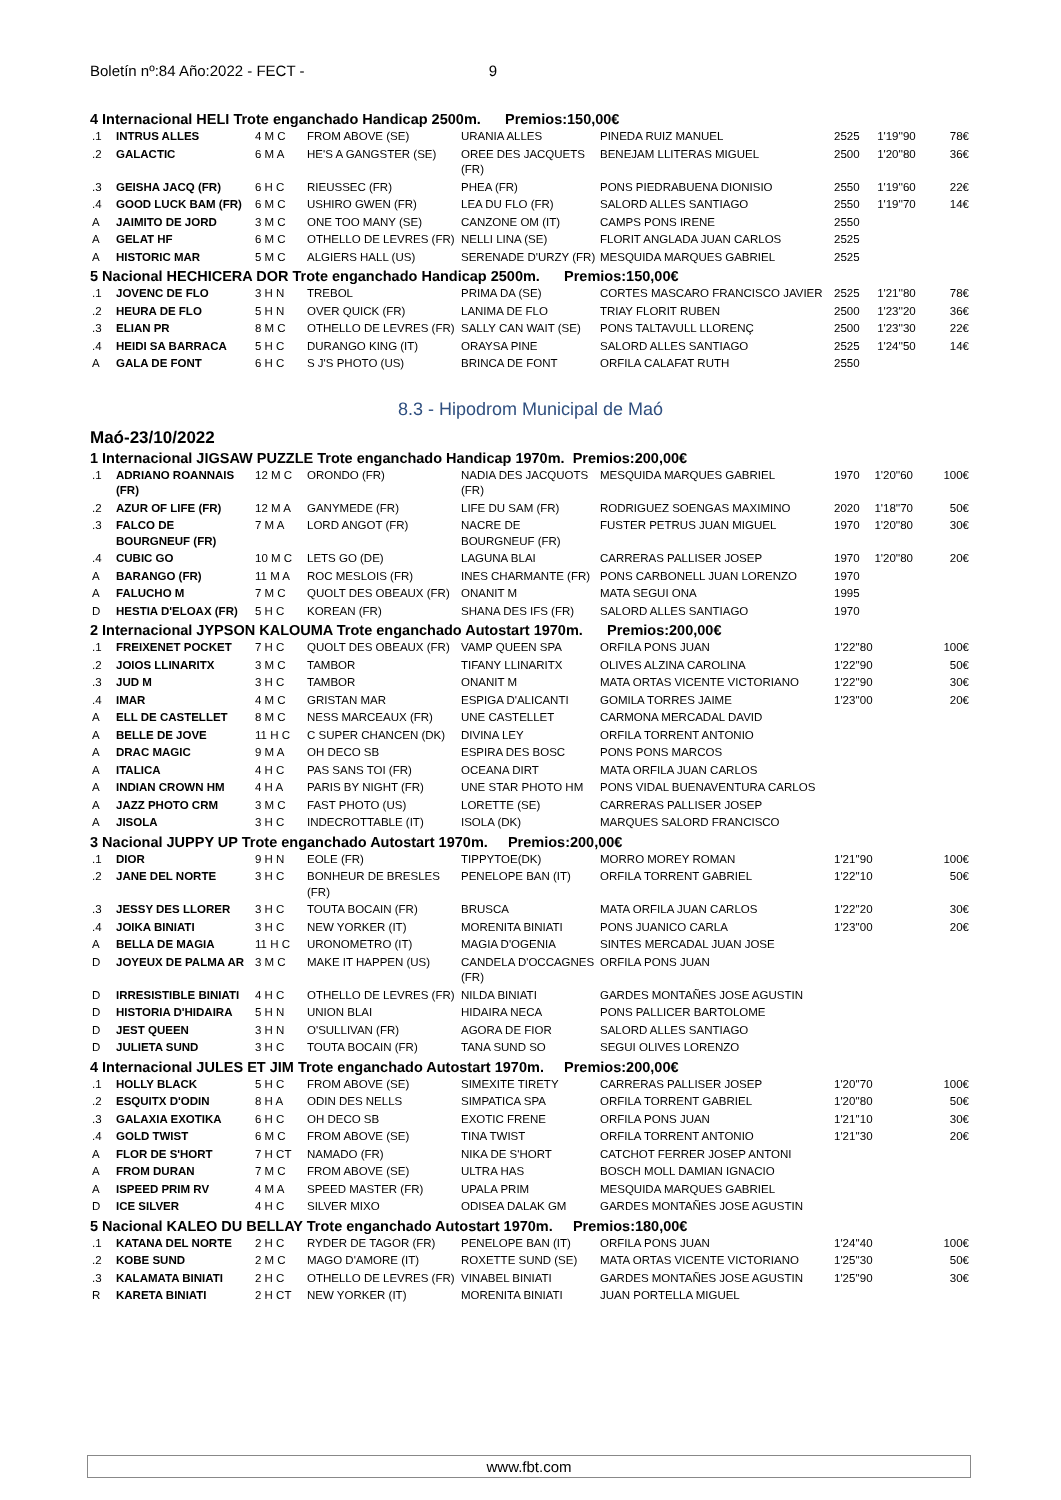Boletín nº:84 Año:2022 - FECT - 9
4 Internacional HELI Trote enganchado Handicap 2500m. Premios:150,00€
| .1 | INTRUS ALLES | 4 M C | FROM ABOVE (SE) | URANIA ALLES | PINEDA RUIZ MANUEL | 2525 | 1'19''90 | 78€ |
| .2 | GALACTIC | 6 M A | HE'S A GANGSTER (SE) | OREE DES JACQUETS (FR) | BENEJAM LLITERAS MIGUEL | 2500 | 1'20''80 | 36€ |
| .3 | GEISHA JACQ (FR) | 6 H C | RIEUSSEC (FR) | PHEA (FR) | PONS PIEDRABUENA DIONISIO | 2550 | 1'19''60 | 22€ |
| .4 | GOOD LUCK BAM (FR) | 6 M C | USHIRO GWEN (FR) | LEA DU FLO (FR) | SALORD ALLES SANTIAGO | 2550 | 1'19''70 | 14€ |
| A | JAIMITO DE JORD | 3 M C | ONE TOO MANY (SE) | CANZONE OM (IT) | CAMPS PONS IRENE | 2550 | | |
| A | GELAT HF | 6 M C | OTHELLO DE LEVRES (FR) | NELLI LINA (SE) | FLORIT ANGLADA JUAN CARLOS | 2525 | | |
| A | HISTORIC MAR | 5 M C | ALGIERS HALL (US) | SERENADE D'URZY (FR) | MESQUIDA MARQUES GABRIEL | 2525 | | |
5 Nacional HECHICERA DOR Trote enganchado Handicap 2500m. Premios:150,00€
| .1 | JOVENC DE FLO | 3 H N | TREBOL | PRIMA DA (SE) | CORTES MASCARO FRANCISCO JAVIER | 2525 | 1'21''80 | 78€ |
| .2 | HEURA DE FLO | 5 H N | OVER QUICK (FR) | LANIMA DE FLO | TRIAY FLORIT RUBEN | 2500 | 1'23''20 | 36€ |
| .3 | ELIAN PR | 8 M C | OTHELLO DE LEVRES (FR) | SALLY CAN WAIT (SE) | PONS TALTAVULL LLORENÇ | 2500 | 1'23''30 | 22€ |
| .4 | HEIDI SA BARRACA | 5 H C | DURANGO KING (IT) | ORAYSA PINE | SALORD ALLES SANTIAGO | 2525 | 1'24''50 | 14€ |
| A | GALA DE FONT | 6 H C | S J'S PHOTO (US) | BRINCA DE FONT | ORFILA CALAFAT RUTH | 2550 | | |
8.3 - Hipodrom Municipal de Maó
Maó-23/10/2022
1 Internacional JIGSAW PUZZLE Trote enganchado Handicap 1970m. Premios:200,00€
| .1 | ADRIANO ROANNAIS (FR) | 12 M C | ORONDO (FR) | NADIA DES JACQUOTS (FR) | MESQUIDA MARQUES GABRIEL | 1970 | 1'20''60 | 100€ |
| .2 | AZUR OF LIFE (FR) | 12 M A | GANYMEDE (FR) | LIFE DU SAM (FR) | RODRIGUEZ SOENGAS MAXIMINO | 2020 | 1'18''70 | 50€ |
| .3 | FALCO DE BOURGNEUF (FR) | 7 M A | LORD ANGOT (FR) | NACRE DE BOURGNEUF (FR) | FUSTER PETRUS JUAN MIGUEL | 1970 | 1'20''80 | 30€ |
| .4 | CUBIC GO | 10 M C | LETS GO (DE) | LAGUNA BLAI | CARRERAS PALLISER JOSEP | 1970 | 1'20''80 | 20€ |
| A | BARANGO (FR) | 11 M A | ROC MESLOIS (FR) | INES CHARMANTE (FR) | PONS CARBONELL JUAN LORENZO | 1970 | | |
| A | FALUCHO M | 7 M C | QUOLT DES OBEAUX (FR) | ONANIT M | MATA SEGUI ONA | 1995 | | |
| D | HESTIA D'ELOAX (FR) | 5 H C | KOREAN (FR) | SHANA DES IFS (FR) | SALORD ALLES SANTIAGO | 1970 | | |
2 Internacional JYPSON KALOUMA Trote enganchado Autostart 1970m. Premios:200,00€
| .1 | FREIXENET POCKET | 7 H C | QUOLT DES OBEAUX (FR) | VAMP QUEEN SPA | ORFILA PONS JUAN | 1'22''80 | 100€ |
| .2 | JOIOS LLINARITX | 3 M C | TAMBOR | TIFANY LLINARITX | OLIVES ALZINA CAROLINA | 1'22''90 | 50€ |
| .3 | JUD M | 3 H C | TAMBOR | ONANIT M | MATA ORTAS VICENTE VICTORIANO | 1'22''90 | 30€ |
| .4 | IMAR | 4 M C | GRISTAN MAR | ESPIGA D'ALICANTI | GOMILA TORRES JAIME | 1'23''00 | 20€ |
| A | ELL DE CASTELLET | 8 M C | NESS MARCEAUX (FR) | UNE CASTELLET | CARMONA MERCADAL DAVID | | |
| A | BELLE DE JOVE | 11 H C | C SUPER CHANCEN (DK) | DIVINA LEY | ORFILA TORRENT ANTONIO | | |
| A | DRAC MAGIC | 9 M A | OH DECO SB | ESPIRA DES BOSC | PONS PONS MARCOS | | |
| A | ITALICA | 4 H C | PAS SANS TOI (FR) | OCEANA DIRT | MATA ORFILA JUAN CARLOS | | |
| A | INDIAN CROWN HM | 4 H A | PARIS BY NIGHT (FR) | UNE STAR PHOTO HM | PONS VIDAL BUENAVENTURA CARLOS | | |
| A | JAZZ PHOTO CRM | 3 M C | FAST PHOTO (US) | LORETTE (SE) | CARRERAS PALLISER JOSEP | | |
| A | JISOLA | 3 H C | INDECROTTABLE (IT) | ISOLA (DK) | MARQUES SALORD FRANCISCO | | |
3 Nacional JUPPY UP Trote enganchado Autostart 1970m. Premios:200,00€
| .1 | DIOR | 9 H N | EOLE (FR) | TIPPYTOE(DK) | MORRO MOREY ROMAN | 1'21''90 | 100€ |
| .2 | JANE DEL NORTE | 3 H C | BONHEUR DE BRESLES (FR) | PENELOPE BAN (IT) | ORFILA TORRENT GABRIEL | 1'22''10 | 50€ |
| .3 | JESSY DES LLORER | 3 H C | TOUTA BOCAIN (FR) | BRUSCA | MATA ORFILA JUAN CARLOS | 1'22''20 | 30€ |
| .4 | JOIKA BINIATI | 3 H C | NEW YORKER (IT) | MORENITA BINIATI | PONS JUANICO CARLA | 1'23''00 | 20€ |
| A | BELLA DE MAGIA | 11 H C | URONOMETRO (IT) | MAGIA D'OGENIA | SINTES MERCADAL JUAN JOSE | | |
| D | JOYEUX DE PALMA AR | 3 M C | MAKE IT HAPPEN (US) | CANDELA D'OCCAGNES (FR) | ORFILA PONS JUAN | | |
| D | IRRESISTIBLE BINIATI | 4 H C | OTHELLO DE LEVRES (FR) | NILDA BINIATI | GARDES MONTAÑES JOSE AGUSTIN | | |
| D | HISTORIA D'HIDAIRA | 5 H N | UNION BLAI | HIDAIRA NECA | PONS PALLICER BARTOLOME | | |
| D | JEST QUEEN | 3 H N | O'SULLIVAN (FR) | AGORA DE FIOR | SALORD ALLES SANTIAGO | | |
| D | JULIETA SUND | 3 H C | TOUTA BOCAIN (FR) | TANA SUND SO | SEGUI OLIVES LORENZO | | |
4 Internacional JULES ET JIM Trote enganchado Autostart 1970m. Premios:200,00€
| .1 | HOLLY BLACK | 5 H C | FROM ABOVE (SE) | SIMEXITE TIRETY | CARRERAS PALLISER JOSEP | 1'20''70 | 100€ |
| .2 | ESQUITX D'ODIN | 8 H A | ODIN DES NELLS | SIMPATICA SPA | ORFILA TORRENT GABRIEL | 1'20''80 | 50€ |
| .3 | GALAXIA EXOTIKA | 6 H C | OH DECO SB | EXOTIC FRENE | ORFILA PONS JUAN | 1'21''10 | 30€ |
| .4 | GOLD TWIST | 6 M C | FROM ABOVE (SE) | TINA TWIST | ORFILA TORRENT ANTONIO | 1'21''30 | 20€ |
| A | FLOR DE S'HORT | 7 H CT | NAMADO (FR) | NIKA DE S'HORT | CATCHOT FERRER JOSEP ANTONI | | |
| A | FROM DURAN | 7 M C | FROM ABOVE (SE) | ULTRA HAS | BOSCH MOLL DAMIAN IGNACIO | | |
| A | ISPEED PRIM RV | 4 M A | SPEED MASTER (FR) | UPALA PRIM | MESQUIDA MARQUES GABRIEL | | |
| D | ICE SILVER | 4 H C | SILVER MIXO | ODISEA DALAK GM | GARDES MONTAÑES JOSE AGUSTIN | | |
5 Nacional KALEO DU BELLAY Trote enganchado Autostart 1970m. Premios:180,00€
| .1 | KATANA DEL NORTE | 2 H C | RYDER DE TAGOR (FR) | PENELOPE BAN (IT) | ORFILA PONS JUAN | 1'24''40 | 100€ |
| .2 | KOBE SUND | 2 M C | MAGO D'AMORE (IT) | ROXETTE SUND (SE) | MATA ORTAS VICENTE VICTORIANO | 1'25''30 | 50€ |
| .3 | KALAMATA BINIATI | 2 H C | OTHELLO DE LEVRES (FR) | VINABEL BINIATI | GARDES MONTAÑES JOSE AGUSTIN | 1'25''90 | 30€ |
| R | KARETA BINIATI | 2 H CT | NEW YORKER (IT) | MORENITA BINIATI | JUAN PORTELLA MIGUEL | | |
www.fbt.com